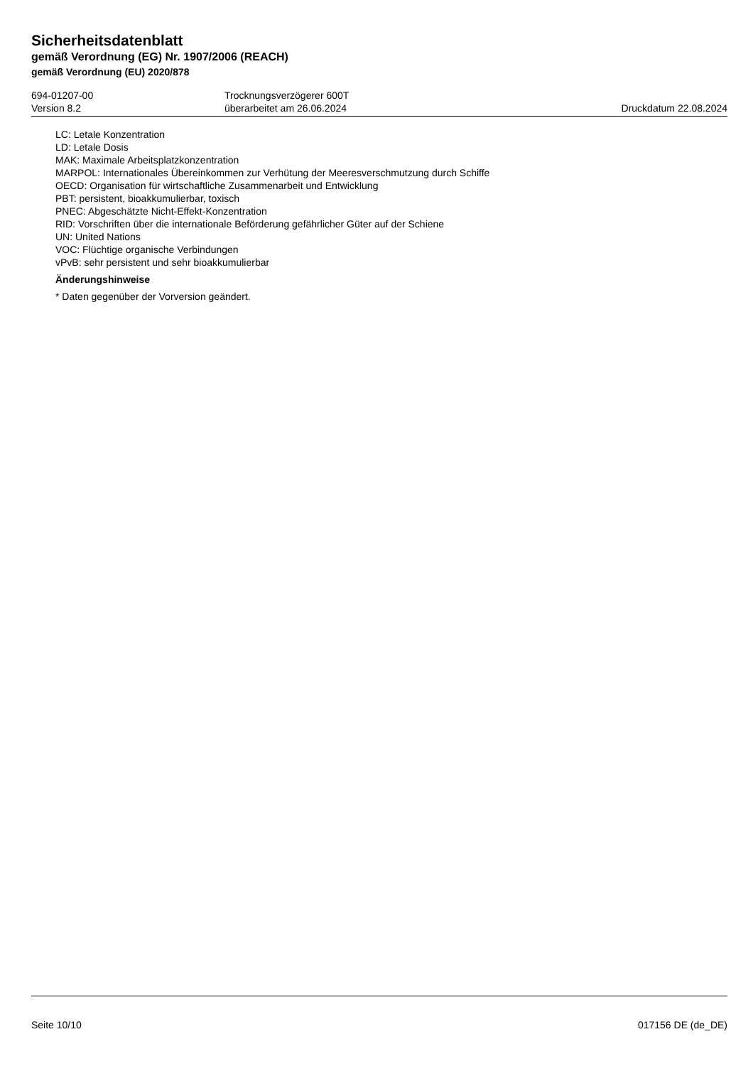Sicherheitsdatenblatt
gemäß Verordnung (EG) Nr. 1907/2006 (REACH)
gemäß Verordnung (EU) 2020/878
694-01207-00
Version 8.2
Trocknungsverzögerer 600T
überarbeitet am 26.06.2024
Druckdatum 22.08.2024
LC: Letale Konzentration
LD: Letale Dosis
MAK: Maximale Arbeitsplatzkonzentration
MARPOL: Internationales Übereinkommen zur Verhütung der Meeresverschmutzung durch Schiffe
OECD: Organisation für wirtschaftliche Zusammenarbeit und Entwicklung
PBT: persistent, bioakkumulierbar, toxisch
PNEC: Abgeschätzte Nicht-Effekt-Konzentration
RID: Vorschriften über die internationale Beförderung gefährlicher Güter auf der Schiene
UN: United Nations
VOC: Flüchtige organische Verbindungen
vPvB: sehr persistent und sehr bioakkumulierbar
Änderungshinweise
* Daten gegenüber der Vorversion geändert.
Seite 10/10 017156 DE (de_DE)